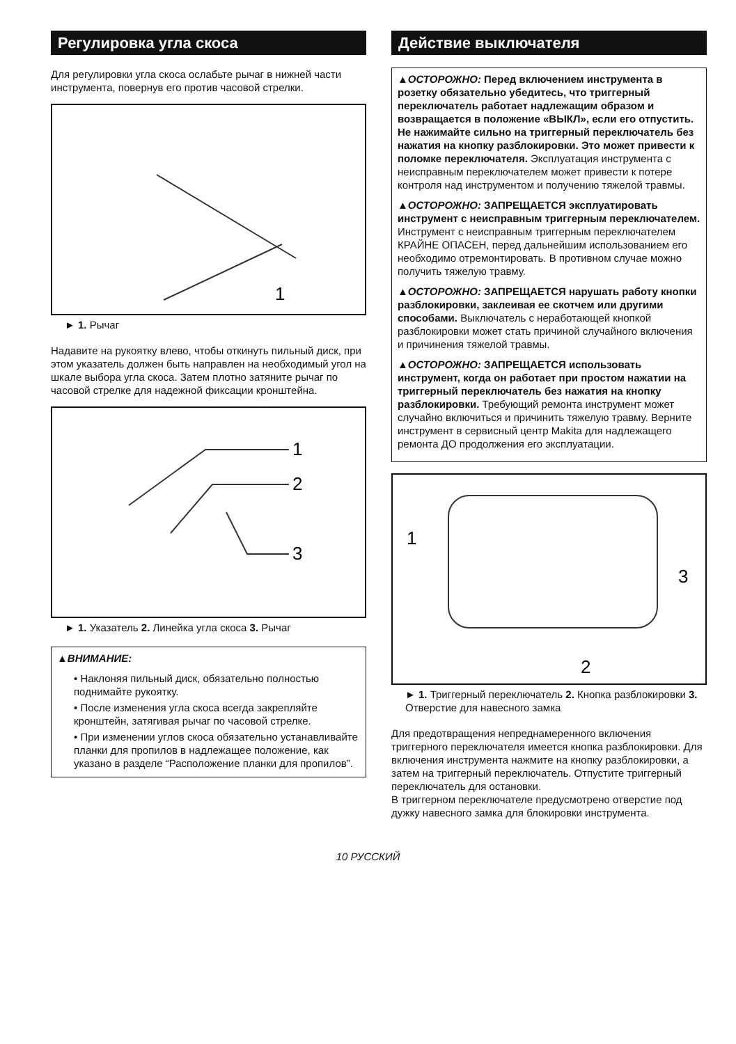Регулировка угла скоса
Для регулировки угла скоса ослабьте рычаг в нижней части инструмента, повернув его против часовой стрелки.
1
► 1. Рычаг
Надавите на рукоятку влево, чтобы откинуть пильный диск, при этом указатель должен быть направлен на необходимый угол на шкале выбора угла скоса. Затем плотно затяните рычаг по часовой стрелке для надежной фиксации кронштейна.
1
2
3
► 1. Указатель 2. Линейка угла скоса 3. Рычаг
▲ВНИМАНИЕ:
• Наклоняя пильный диск, обязательно полностью поднимайте рукоятку.
• После изменения угла скоса всегда закрепляйте кронштейн, затягивая рычаг по часовой стрелке.
• При изменении углов скоса обязательно устанавливайте планки для пропилов в надлежащее положение, как указано в разделе “Расположение планки для пропилов”.
Действие выключателя
▲ОСТОРОЖНО: Перед включением инструмента в розетку обязательно убедитесь, что триггерный переключатель работает надлежащим образом и возвращается в положение «ВЫКЛ», если его отпустить. Не нажимайте сильно на триггерный переключатель без нажатия на кнопку разблокировки. Это может привести к поломке переключателя. Эксплуатация инструмента с неисправным переключателем может привести к потере контроля над инструментом и получению тяжелой травмы.
▲ОСТОРОЖНО: ЗАПРЕЩАЕТСЯ эксплуатировать инструмент с неисправным триггерным переключателем. Инструмент с неисправным триггерным переключателем КРАЙНЕ ОПАСЕН, перед дальнейшим использованием его необходимо отремонтировать. В противном случае можно получить тяжелую травму.
▲ОСТОРОЖНО: ЗАПРЕЩАЕТСЯ нарушать работу кнопки разблокировки, заклеивая ее скотчем или другими способами. Выключатель с неработающей кнопкой разблокировки может стать причиной случайного включения и причинения тяжелой травмы.
▲ОСТОРОЖНО: ЗАПРЕЩАЕТСЯ использовать инструмент, когда он работает при простом нажатии на триггерный переключатель без нажатия на кнопку разблокировки. Требующий ремонта инструмент может случайно включиться и причинить тяжелую травму. Верните инструмент в сервисный центр Makita для надлежащего ремонта ДО продолжения его эксплуатации.
1
3
2
► 1. Триггерный переключатель 2. Кнопка разблокировки 3. Отверстие для навесного замка
Для предотвращения непреднамеренного включения триггерного переключателя имеется кнопка разблокировки. Для включения инструмента нажмите на кнопку разблокировки, а затем на триггерный переключатель. Отпустите триггерный переключатель для остановки.
В триггерном переключателе предусмотрено отверстие под дужку навесного замка для блокировки инструмента.
10 РУССКИЙ